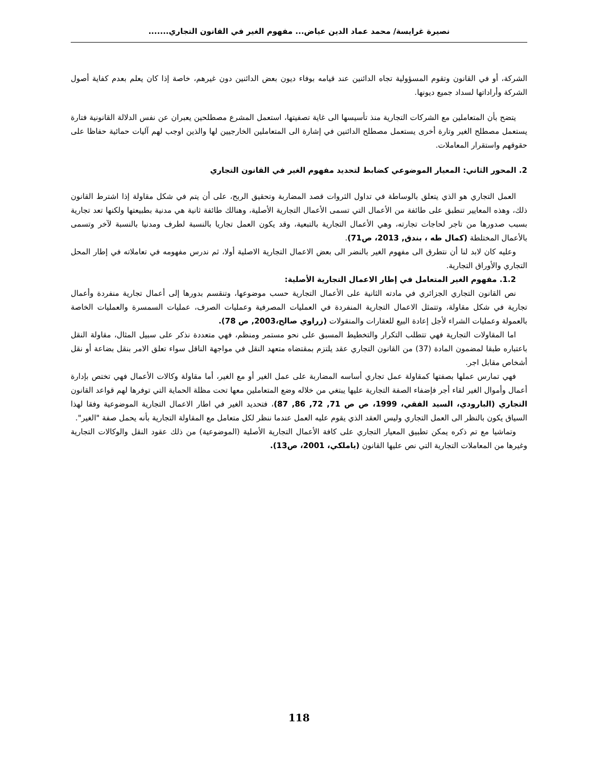نصيرة غرايسة/ محمد عماد الدين عياض... مفهوم الغير في القانون التجاري.......
الشركة، أو في القانون وتقوم المسؤولية تجاه الدائنين عند قيامه بوفاء ديون بعض الدائنين دون غيرهم، خاصة إذا كان يعلم بعدم كفاية أصول الشركة وأراداتها لسداد جميع ديونها.
يتضح بأن المتعاملين مع الشركات التجارية منذ تأسيسها الى غاية تصفيتها، استعمل المشرع مصطلحين يعبران عن نفس الدلالة القانونية فتارة يستعمل مصطلح الغير وتارة أخرى يستعمل مصطلح الدائنين في إشارة الى المتعاملين الخارجيين لها والذين اوجب لهم آليات حمائية حفاظا على حقوقهم واستقرار المعاملات.
2. المحور الثاني: المعيار الموضوعي كضابط لتحديد مفهوم الغير في القانون التجاري
العمل التجاري هو الذي يتعلق بالوساطة في تداول الثروات قصد المضاربة وتحقيق الربح، على أن يتم في شكل مقاولة إذا اشترط القانون ذلك، وهذه المعايير تنطبق على طائفة من الأعمال التي تسمى الأعمال التجارية الأصلية، وهنالك طائفة ثانية هي مدنية بطبيعتها ولكنها تعد تجارية بسبب صدورها من تاجر لحاجات تجارته، وهي الأعمال التجارية بالتبعية، وقد يكون العمل تجاريا بالنسبة لطرف ومدنيا بالنسبة لآخر وتسمى بالأعمال المختلطة (كمال طه ، بندق, 2013، ص71).
وعليه كان لابد لنا أن نتطرق الى مفهوم الغير بالنضر الى بعض الاعمال التجارية الاصلية أولا، ثم ندرس مفهومه في تعاملاته في إطار المحل التجاري والأوراق التجارية.
1.2. مفهوم الغير المتعامل في إطار الاعمال التجارية الأصلية:
نص القانون التجاري الجزائري في مادته الثانية على الأعمال التجارية حسب موضوعها، وتنقسم بدورها إلى أعمال تجارية منفردة وأعمال تجارية في شكل مقاولة، وتتمثل الاعمال التجارية المنفردة في العمليات المصرفية وعمليات الصرف، عمليات السمسرة والعمليات الخاصة بالعمولة وعمليات الشراء لأجل إعادة البيع للعقارات والمنقولات (زراوي صالح،2003, ص 78).
اما المقاولات التجارية فهي تتطلب التكرار والتخطيط المسبق على نحو مستمر ومنظم، فهي متعددة نذكر على سبيل المثال، مقاولة النقل باعتباره طبقا لمضمون المادة (37) من القانون التجاري عقد يلتزم بمقتضاه متعهد النقل في مواجهة الناقل سواء تعلق الامر بنقل بضاعة أو نقل أشخاص مقابل اجر.
فهي تمارس عملها بصفتها كمقاولة عمل تجاري أساسه المضاربة على عمل الغير أو مع الغير، أما مقاولة وكالات الأعمال فهي تختص بإدارة أعمال وأموال الغير لقاء أجر فإضفاء الصفة التجارية عليها يبتغي من خلاله وضع المتعاملين معها تحت مظلة الحماية التي توفرها لهم قواعد القانون التجاري (البارودي، السيد الفقي، 1999، ص ص 71, 72, 86, 87)، فتحديد الغير في اطار الاعمال التجارية الموضوعية وفقا لهذا السياق يكون بالنظر الى العمل التجاري وليس العقد الذي يقوم عليه العمل عندما ننظر لكل متعامل مع المقاولة التجارية بأنه يحمل صفة "الغير".
وتماشيا مع تم ذكره يمكن تطبيق المعيار التجاري على كافة الأعمال التجارية الأصلية (الموضوعية) من ذلك عقود النقل والوكالات التجارية وغيرها من المعاملات التجارية التي نص عليها القانون (ياملكي، 2001، ص13).
118